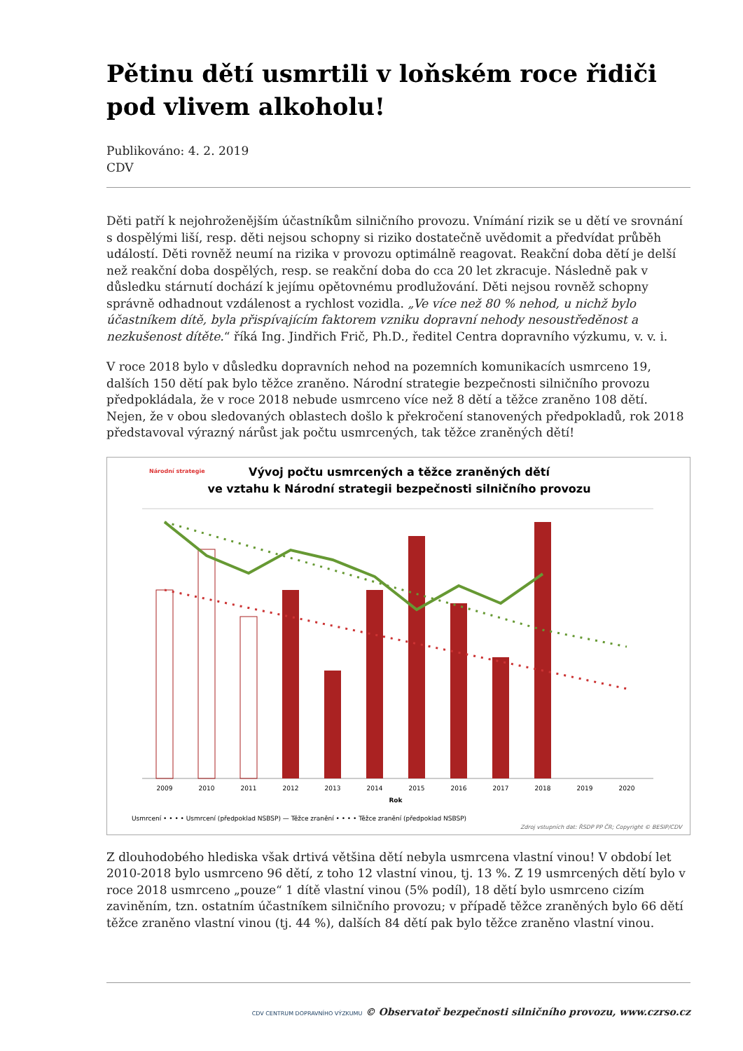Pětinu dětí usmrtili v loňském roce řidiči pod vlivem alkoholu!
Publikováno: 4. 2. 2019
CDV
Děti patří k nejohroženějším účastníkům silničního provozu. Vnímání rizik se u dětí ve srovnání s dospělými liší, resp. děti nejsou schopny si riziko dostatečně uvědomit a předvídat průběh událostí. Děti rovněž neumí na rizika v provozu optimálně reagovat. Reakční doba dětí je delší než reakční doba dospělých, resp. se reakční doba do cca 20 let zkracuje. Následně pak v důsledku stárnutí dochází k jejímu opětovnému prodlužování. Děti nejsou rovněž schopny správně odhadnout vzdálenost a rychlost vozidla. „Ve více než 80 % nehod, u nichž bylo účastníkem dítě, byla přispívajícím faktorem vzniku dopravní nehody nesoustředěnost a nezkušenost dítěte.“ říká Ing. Jindřich Frič, Ph.D., ředitel Centra dopravního výzkumu, v. v. i.
V roce 2018 bylo v důsledku dopravních nehod na pozemních komunikacích usmrceno 19, dalších 150 dětí pak bylo těžce zraněno. Národní strategie bezpečnosti silničního provozu předpokládala, že v roce 2018 nebude usmrceno více než 8 dětí a těžce zraněno 108 dětí. Nejen, že v obou sledovaných oblastech došlo k překročení stanovených předpokladů, rok 2018 představoval výrazný nárůst jak počtu usmrcených, tak těžce zraněných dětí!
Vývoj počtu usmrcených a těžce zraněných dětí
ve vztahu k Národní strategii bezpečnosti silničního provozu
Národní strategie
2009
2010
2011
2012
2013
2014
2015
2016
2017
2018
2019
2020
Rok
Usmrcení • • • • Usmrcení (předpoklad NSBSP) — Těžce zranění • • • • Těžce zranění (předpoklad NSBSP)
Zdroj vstupních dat: ŘSDP PP ČR; Copyright © BESIP/CDV
Z dlouhodobého hlediska však drtivá většina dětí nebyla usmrcena vlastní vinou! V období let 2010-2018 bylo usmrceno 96 dětí, z toho 12 vlastní vinou, tj. 13 %. Z 19 usmrcených dětí bylo v roce 2018 usmrceno „pouze“ 1 dítě vlastní vinou (5% podíl), 18 dětí bylo usmrceno cizím zaviněním, tzn. ostatním účastníkem silničního provozu; v případě těžce zraněných bylo 66 dětí těžce zraněno vlastní vinou (tj. 44 %), dalších 84 dětí pak bylo těžce zraněno vlastní vinou.
CDV CENTRUM DOPRAVNÍHO VÝZKUMU © Observatoř bezpečnosti silničního provozu, www.czrso.cz